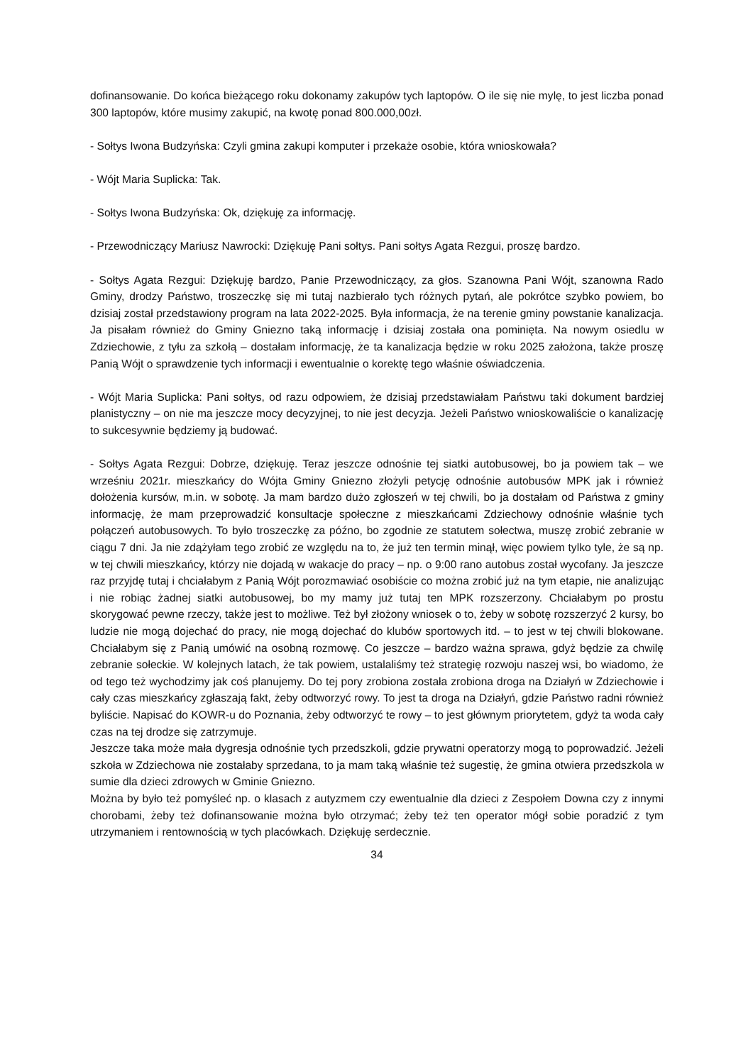dofinansowanie. Do końca bieżącego roku dokonamy zakupów tych laptopów. O ile się nie mylę, to jest liczba ponad 300 laptopów, które musimy zakupić, na kwotę ponad 800.000,00zł.
- Sołtys Iwona Budzyńska: Czyli gmina zakupi komputer i przekaże osobie, która wnioskowała?
- Wójt Maria Suplicka: Tak.
- Sołtys Iwona Budzyńska: Ok, dziękuję za informację.
- Przewodniczący Mariusz Nawrocki: Dziękuję Pani sołtys. Pani sołtys Agata Rezgui, proszę bardzo.
- Sołtys Agata Rezgui: Dziękuję bardzo, Panie Przewodniczący, za głos. Szanowna Pani Wójt, szanowna Rado Gminy, drodzy Państwo, troszeczkę się mi tutaj nazbierało tych różnych pytań, ale pokrótce szybko powiem, bo dzisiaj został przedstawiony program na lata 2022-2025. Była informacja, że na terenie gminy powstanie kanalizacja. Ja pisałam również do Gminy Gniezno taką informację i dzisiaj została ona pominięta. Na nowym osiedlu w Zdziechowie, z tyłu za szkołą – dostałam informację, że ta kanalizacja będzie w roku 2025 założona, także proszę Panią Wójt o sprawdzenie tych informacji i ewentualnie o korektę tego właśnie oświadczenia.
- Wójt Maria Suplicka: Pani sołtys, od razu odpowiem, że dzisiaj przedstawiałam Państwu taki dokument bardziej planistyczny – on nie ma jeszcze mocy decyzyjnej, to nie jest decyzja. Jeżeli Państwo wnioskowaliście o kanalizację to sukcesywnie będziemy ją budować.
- Sołtys Agata Rezgui: Dobrze, dziękuję. Teraz jeszcze odnośnie tej siatki autobusowej, bo ja powiem tak – we wrześniu 2021r. mieszkańcy do Wójta Gminy Gniezno złożyli petycję odnośnie autobusów MPK jak i również dołożenia kursów, m.in. w sobotę. Ja mam bardzo dużo zgłoszeń w tej chwili, bo ja dostałam od Państwa z gminy informację, że mam przeprowadzić konsultacje społeczne z mieszkańcami Zdziechowy odnośnie właśnie tych połączeń autobusowych. To było troszeczkę za późno, bo zgodnie ze statutem sołectwa, muszę zrobić zebranie w ciągu 7 dni. Ja nie zdążyłam tego zrobić ze względu na to, że już ten termin minął, więc powiem tylko tyle, że są np. w tej chwili mieszkańcy, którzy nie dojadą w wakacje do pracy – np. o 9:00 rano autobus został wycofany. Ja jeszcze raz przyjdę tutaj i chciałabym z Panią Wójt porozmawiać osobiście co można zrobić już na tym etapie, nie analizując i nie robiąc żadnej siatki autobusowej, bo my mamy już tutaj ten MPK rozszerzony. Chciałabym po prostu skorygować pewne rzeczy, także jest to możliwe. Też był złożony wniosek o to, żeby w sobotę rozszerzyć 2 kursy, bo ludzie nie mogą dojechać do pracy, nie mogą dojechać do klubów sportowych itd. – to jest w tej chwili blokowane. Chciałabym się z Panią umówić na osobną rozmowę. Co jeszcze – bardzo ważna sprawa, gdyż będzie za chwilę zebranie sołeckie. W kolejnych latach, że tak powiem, ustalaliśmy też strategię rozwoju naszej wsi, bo wiadomo, że od tego też wychodzimy jak coś planujemy. Do tej pory zrobiona została zrobiona droga na Działyń w Zdziechowie i cały czas mieszkańcy zgłaszają fakt, żeby odtworzyć rowy. To jest ta droga na Działyń, gdzie Państwo radni również byliście. Napisać do KOWR-u do Poznania, żeby odtworzyć te rowy – to jest głównym priorytetem, gdyż ta woda cały czas na tej drodze się zatrzymuje.
Jeszcze taka może mała dygresja odnośnie tych przedszkoli, gdzie prywatni operatorzy mogą to poprowadzić. Jeżeli szkoła w Zdziechowa nie zostałaby sprzedana, to ja mam taką właśnie też sugestię, że gmina otwiera przedszkola w sumie dla dzieci zdrowych w Gminie Gniezno.
Można by było też pomyśleć np. o klasach z autyzmem czy ewentualnie dla dzieci z Zespołem Downa czy z innymi chorobami, żeby też dofinansowanie można było otrzymać; żeby też ten operator mógł sobie poradzić z tym utrzymaniem i rentownością w tych placówkach. Dziękuję serdecznie.
34